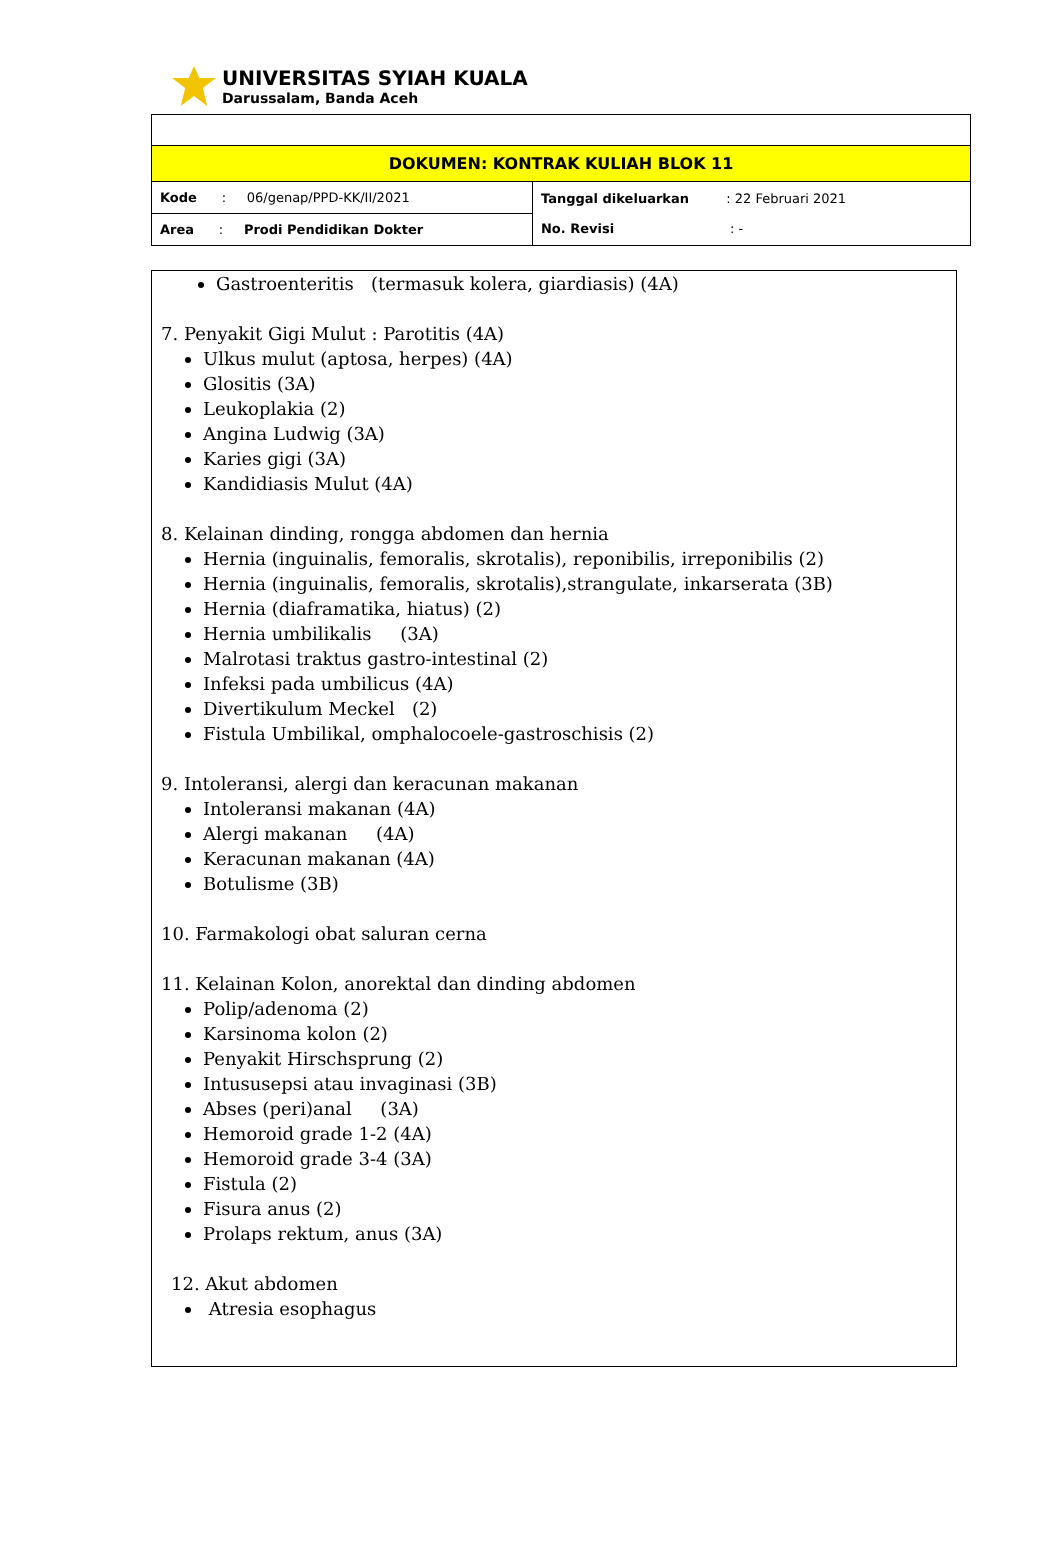UNIVERSITAS SYIAH KUALA
Darussalam, Banda Aceh
| DOKUMEN: KONTRAK KULIAH BLOK 11 | |
| Kode : 06/genap/PPD-KK/II/2021 | Tanggal dikeluarkan : 22 Februari 2021 No. Revisi : - |
| Area : Prodi Pendidikan Dokter | |
Gastroenteritis (termasuk kolera, giardiasis) (4A)
7. Penyakit Gigi Mulut : Parotitis (4A)
Ulkus mulut (aptosa, herpes) (4A)
Glositis (3A)
Leukoplakia (2)
Angina Ludwig (3A)
Karies gigi (3A)
Kandidiasis Mulut (4A)
8. Kelainan dinding, rongga abdomen dan hernia
Hernia (inguinalis, femoralis, skrotalis), reponibilis, irreponibilis (2)
Hernia (inguinalis, femoralis, skrotalis),strangulate, inkarserata (3B)
Hernia (diaframatika, hiatus) (2)
Hernia umbilikalis (3A)
Malrotasi traktus gastro-intestinal (2)
Infeksi pada umbilicus (4A)
Divertikulum Meckel (2)
Fistula Umbilikal, omphalocoele-gastroschisis (2)
9. Intoleransi, alergi dan keracunan makanan
Intoleransi makanan (4A)
Alergi makanan (4A)
Keracunan makanan (4A)
Botulisme (3B)
10. Farmakologi obat saluran cerna
11. Kelainan Kolon, anorektal dan dinding abdomen
Polip/adenoma (2)
Karsinoma kolon (2)
Penyakit Hirschsprung (2)
Intususepsi atau invaginasi (3B)
Abses (peri)anal (3A)
Hemoroid grade 1-2 (4A)
Hemoroid grade 3-4 (3A)
Fistula (2)
Fisura anus (2)
Prolaps rektum, anus (3A)
12. Akut abdomen
Atresia esophagus